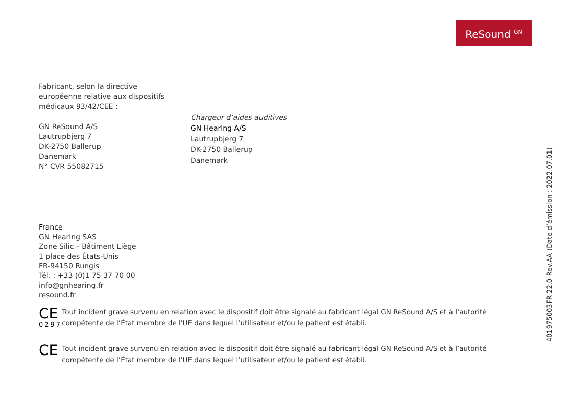ReSound <sup>GN</sup>
Fabricant, selon la directive
européenne relative aux dispositifs
médicaux 93/42/CEE :
GN ReSound A/S
Lautrupbjerg 7
DK-2750 Ballerup
Danemark
N° CVR 55082715
Chargeur d’aides auditives
GN Hearing A/S
Lautrupbjerg 7
DK-2750 Ballerup
Danemark
France
GN Hearing SAS
Zone Silic – Bâtiment Liège
1 place des États-Unis
FR-94150 Rungis
Tél. : +33 (0)1 75 37 70 00
info@gnhearing.fr
resound.fr
CE
0297
Tout incident grave survenu en relation avec le dispositif doit être signalé au fabricant légal GN ReSound A/S et à l’autorité compétente de l’État membre de l'UE dans lequel l’utilisateur et/ou le patient est établi.
CE
Tout incident grave survenu en relation avec le dispositif doit être signalé au fabricant légal GN ReSound A/S et à l’autorité compétente de l’État membre de l'UE dans lequel l’utilisateur et/ou le patient est établi.
401975003FR-22.0-Rev.AA (Date d’émission : 2022.07.01)